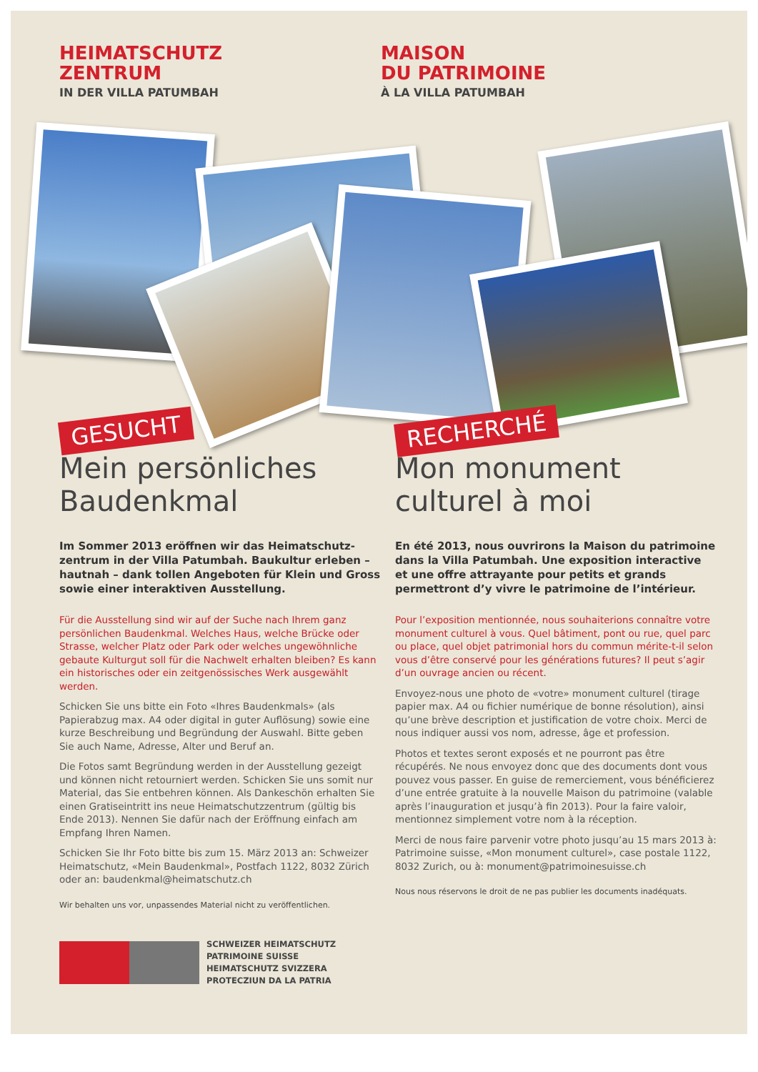HEIMATSCHUTZ
ZENTRUM
IN DER VILLA PATUMBAH
MAISON
DU PATRIMOINE
À LA VILLA PATUMBAH
GESUCHT
Mein persönliches
Baudenkmal
Im Sommer 2013 eröffnen wir das Heimatschutz­zentrum in der Villa Patumbah. Baukultur erleben – hautnah – dank tollen Angeboten für Klein und Gross sowie einer interaktiven Ausstellung.
Für die Ausstellung sind wir auf der Suche nach Ihrem ganz persönlichen Baudenkmal. Welches Haus, welche Brücke oder Strasse, welcher Platz oder Park oder welches unge­wöhnliche gebaute Kulturgut soll für die Nachwelt erhalten bleiben? Es kann ein historisches oder ein zeitgenössisches Werk ausgewählt werden.
Schicken Sie uns bitte ein Foto «Ihres Baudenkmals» (als Papierabzug max. A4 oder digital in guter Auflösung) sowie eine kurze Beschreibung und Begründung der Auswahl. Bitte geben Sie auch Name, Adresse, Alter und Beruf an.
Die Fotos samt Begründung werden in der Ausstellung gezeigt und können nicht retourniert werden. Schicken Sie uns somit nur Material, das Sie entbehren können. Als Dankeschön er­halten Sie einen Gratiseintritt ins neue Heimatschutzzentrum (gültig bis Ende 2013). Nennen Sie dafür nach der Eröffnung einfach am Empfang Ihren Namen.
Schicken Sie Ihr Foto bitte bis zum 15. März 2013 an: Schweizer Heimatschutz, «Mein Baudenkmal», Postfach 1122, 8032 Zürich oder an: baudenkmal@heimatschutz.ch
Wir behalten uns vor, unpassendes Material nicht zu veröffentlichen.
SCHWEIZER HEIMATSCHUTZ
PATRIMOINE SUISSE
HEIMATSCHUTZ SVIZZERA
PROTECZIUN DA LA PATRIA
RECHERCHÉ
Mon monument
culturel à moi
En été 2013, nous ouvrirons la Maison du patrimoi­ne dans la Villa Patumbah. Une exposition inter­active et une offre attrayante pour petits et grands permettront d’y vivre le patrimoine de l’intérieur.
Pour l’exposition mentionnée, nous souhaiterions connaître votre monument culturel à vous. Quel bâtiment, pont ou rue, quel parc ou place, quel objet patrimonial hors du commun mérite-t-il selon vous d’être conservé pour les géné­rations futures? Il peut s’agir d’un ouvrage ancien ou récent.
Envoyez-nous une photo de «votre» monument culturel (tirage papier max. A4 ou fichier numérique de bonne résolution), ainsi qu’une brève description et justification de votre choix. Merci de nous indiquer aussi vos nom, adresse, âge et profession.
Photos et textes seront exposés et ne pourront pas être récupérés. Ne nous envoyez donc que des documents dont vous pouvez vous passer. En guise de remerciement, vous bénéficierez d’une entrée gratuite à la nouvelle Maison du patrimoine (valable après l’inauguration et jusqu’à fin 2013). Pour la faire valoir, mentionnez simplement votre nom à la réception.
Merci de nous faire parvenir votre photo jusqu’au 15 mars 2013 à: Patrimoine suisse, «Mon monument culturel», case postale 1122, 8032 Zurich, ou à: monument@patrimoinesuisse.ch
Nous nous réservons le droit de ne pas publier les documents inadéquats.